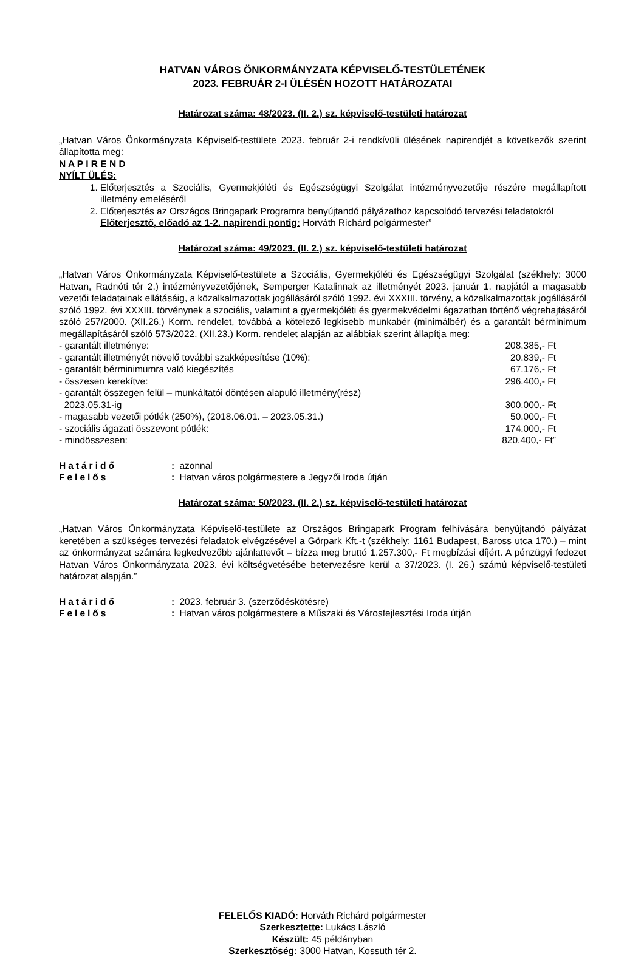HATVAN VÁROS ÖNKORMÁNYZATA KÉPVISELŐ-TESTÜLETÉNEK
2023. FEBRUÁR 2-I ÜLÉSÉN HOZOTT HATÁROZATAI
Határozat száma: 48/2023. (II. 2.) sz. képviselő-testületi határozat
„Hatvan Város Önkormányzata Képviselő-testülete 2023. február 2-i rendkívüli ülésének napirendjét a következők szerint állapította meg:
N A P I R E N D
NYÍLT ÜLÉS:
1. Előterjesztés a Szociális, Gyermekjóléti és Egészségügyi Szolgálat intézményvezetője részére megállapított illetmény emeléséről
2. Előterjesztés az Országos Bringapark Programra benyújtandó pályázathoz kapcsolódó tervezési feladatokról
Előterjesztő, előadó az 1-2. napirendi pontig: Horváth Richárd polgármester”
Határozat száma: 49/2023. (II. 2.) sz. képviselő-testületi határozat
„Hatvan Város Önkormányzata Képviselő-testülete a Szociális, Gyermekjóléti és Egészségügyi Szolgálat (székhely: 3000 Hatvan, Radnóti tér 2.) intézményvezetőjének, Semperger Katalinnak az illetményét 2023. január 1. napjától a magasabb vezetői feladatainak ellátásáig, a közalkalmazottak jogállásáról szóló 1992. évi XXXIII. törvény, a közalkalmazottak jogállásáról szóló 1992. évi XXXIII. törvénynek a szociális, valamint a gyermekjóléti és gyermekvédelmi ágazatban történő végrehajtásáról szóló 257/2000. (XII.26.) Korm. rendelet, továbbá a kötelező legkisebb munkabér (minimálbér) és a garantált bérminimum megállapításáról szóló 573/2022. (XII.23.) Korm. rendelet alapján az alábbiak szerint állapítja meg:
- garantált illetménye: 208.385,- Ft
- garantált illetményét növelő további szakképesítése (10%): 20.839,- Ft
- garantált bérminimumra való kiegészítés 67.176,- Ft
- összesen kerekítve: 296.400,- Ft
- garantált összegen felül – munkáltatói döntésen alapuló illetmény(rész)
2023.05.31-ig
300.000,- Ft
- magasabb vezetői pótlék (250%), (2018.06.01. – 2023.05.31.) 50.000,- Ft
- szociális ágazati összevont pótlék: 174.000,- Ft
- mindösszesen: 820.400,- Ft”
Határidő: azonnal
Felelős: Hatvan város polgármestere a Jegyzői Iroda útján
Határozat száma: 50/2023. (II. 2.) sz. képviselő-testületi határozat
„Hatvan Város Önkormányzata Képviselő-testülete az Országos Bringapark Program felhívására benyújtandó pályázat keretében a szükséges tervezési feladatok elvégzésével a Görpark Kft.-t (székhely: 1161 Budapest, Baross utca 170.) – mint az önkormányzat számára legkedvezőbb ajánlattevőt – bízza meg bruttó 1.257.300,- Ft megbízási díjért. A pénzügyi fedezet Hatvan Város Önkormányzata 2023. évi költségvetésébe betervezésre kerül a 37/2023. (I. 26.) számú képviselő-testületi határozat alapján.”
Határidő: 2023. február 3. (szerződéskötésre)
Felelős: Hatvan város polgármestere a Műszaki és Városfejlesztési Iroda útján
FELELŐS KIADÓ: Horváth Richárd polgármester
Szerkesztette: Lukács László
Készült: 45 példányban
Szerkesztőség: 3000 Hatvan, Kossuth tér 2.